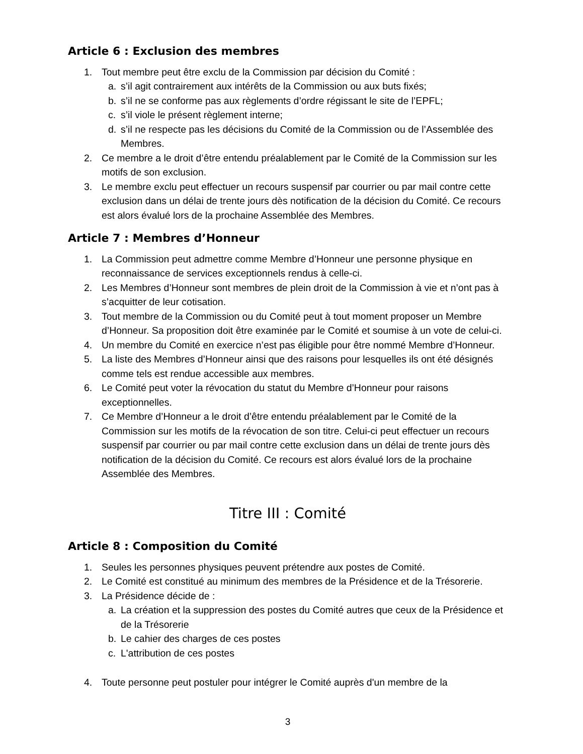Article 6 : Exclusion des membres
1. Tout membre peut être exclu de la Commission par décision du Comité :
a. s’il agit contrairement aux intérêts de la Commission ou aux buts fixés;
b. s’il ne se conforme pas aux règlements d’ordre régissant le site de l’EPFL;
c. s’il viole le présent règlement interne;
d. s’il ne respecte pas les décisions du Comité de la Commission ou de l’Assemblée des Membres.
2. Ce membre a le droit d’être entendu préalablement par le Comité de la Commission sur les motifs de son exclusion.
3. Le membre exclu peut effectuer un recours suspensif par courrier ou par mail contre cette exclusion dans un délai de trente jours dès notification de la décision du Comité. Ce recours est alors évalué lors de la prochaine Assemblée des Membres.
Article 7 : Membres d’Honneur
1. La Commission peut admettre comme Membre d’Honneur une personne physique en reconnaissance de services exceptionnels rendus à celle-ci.
2. Les Membres d’Honneur sont membres de plein droit de la Commission à vie et n’ont pas à s’acquitter de leur cotisation.
3. Tout membre de la Commission ou du Comité peut à tout moment proposer un Membre d’Honneur. Sa proposition doit être examinée par le Comité et soumise à un vote de celui-ci.
4. Un membre du Comité en exercice n’est pas éligible pour être nommé Membre d’Honneur.
5. La liste des Membres d’Honneur ainsi que des raisons pour lesquelles ils ont été désignés comme tels est rendue accessible aux membres.
6. Le Comité peut voter la révocation du statut du Membre d’Honneur pour raisons exceptionnelles.
7. Ce Membre d’Honneur a le droit d’être entendu préalablement par le Comité de la Commission sur les motifs de la révocation de son titre. Celui-ci peut effectuer un recours suspensif par courrier ou par mail contre cette exclusion dans un délai de trente jours dès notification de la décision du Comité. Ce recours est alors évalué lors de la prochaine Assemblée des Membres.
Titre III : Comité
Article 8 : Composition du Comité
1. Seules les personnes physiques peuvent prétendre aux postes de Comité.
2. Le Comité est constitué au minimum des membres de la Présidence et de la Trésorerie.
3. La Présidence décide de :
a. La création et la suppression des postes du Comité autres que ceux de la Présidence et de la Trésorerie
b. Le cahier des charges de ces postes
c. L'attribution de ces postes
4. Toute personne peut postuler pour intégrer le Comité auprès d'un membre de la
3